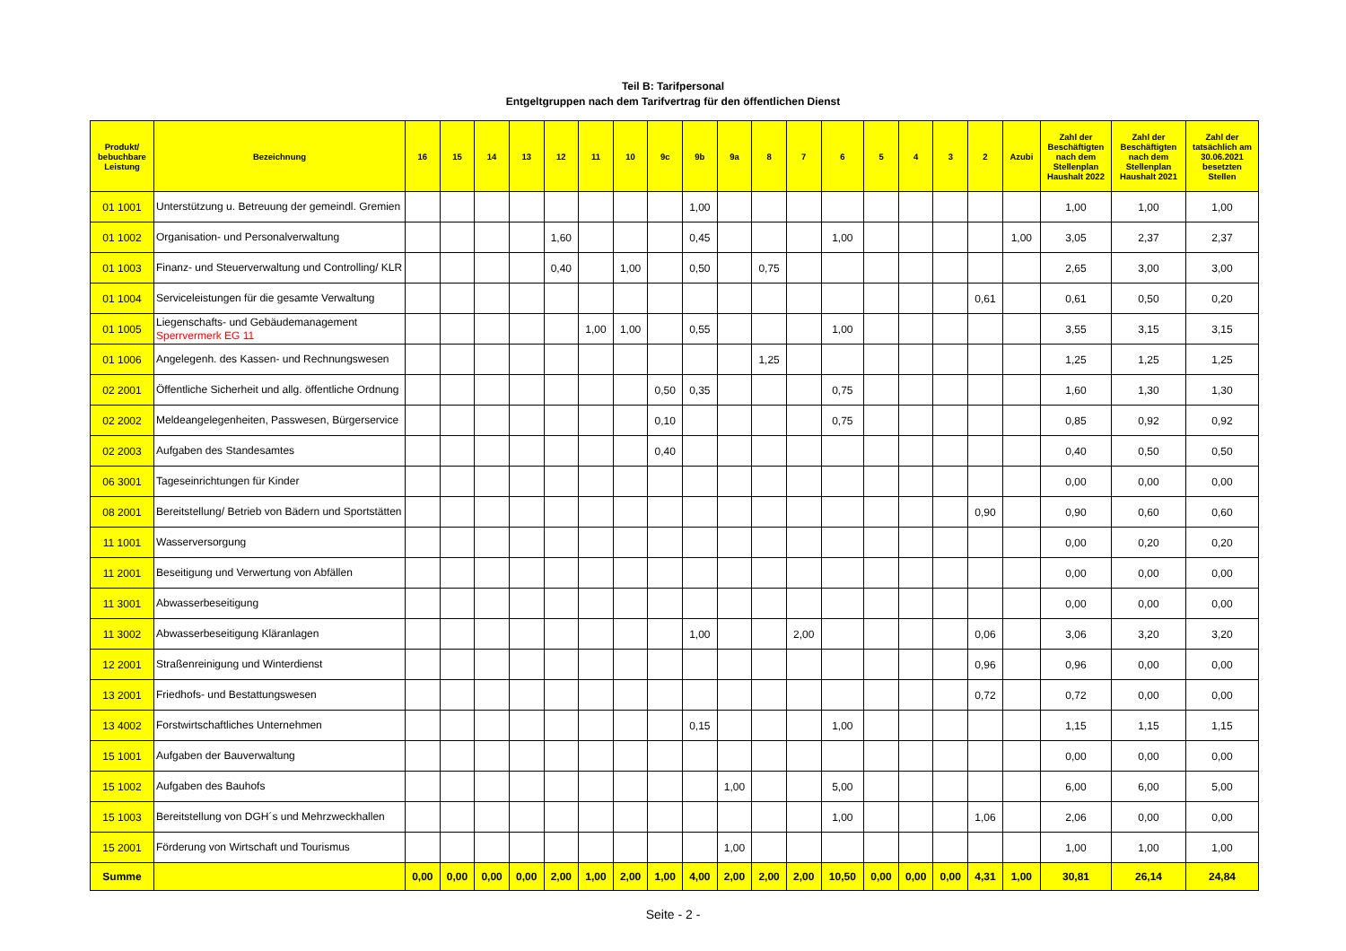Teil B: Tarifpersonal
Entgeltgruppen nach dem Tarifvertrag für den öffentlichen Dienst
| Produkt/ bebuchbare Leistung | Bezeichnung | 16 | 15 | 14 | 13 | 12 | 11 | 10 | 9c | 9b | 9a | 8 | 7 | 6 | 5 | 4 | 3 | 2 | Azubi | Zahl der Beschäftigten nach dem Stellenplan Haushalt 2022 | Zahl der Beschäftigten nach dem Stellenplan Haushalt 2021 | Zahl der tatsächlich am 30.06.2021 besetzten Stellen |
| --- | --- | --- | --- | --- | --- | --- | --- | --- | --- | --- | --- | --- | --- | --- | --- | --- | --- | --- | --- | --- | --- | --- |
| 01 1001 | Unterstützung u. Betreuung der gemeindl. Gremien | | | | | | | | | 1,00 | | | | | | | | | | 1,00 | 1,00 | 1,00 |
| 01 1002 | Organisation- und Personalverwaltung | | | | | 1,60 | | | | 0,45 | | | | 1,00 | | | | | 1,00 | 3,05 | 2,37 | 2,37 |
| 01 1003 | Finanz- und Steuerverwaltung und Controlling/ KLR | | | | | 0,40 | | 1,00 | | 0,50 | | 0,75 | | | | | | | | 2,65 | 3,00 | 3,00 |
| 01 1004 | Serviceleistungen für die gesamte Verwaltung | | | | | | | | | | | | | | | | | 0,61 | | 0,61 | 0,50 | 0,20 |
| 01 1005 | Liegenschafts- und Gebäudemanagement Sperrvermerk EG 11 | | | | | | 1,00 | 1,00 | | 0,55 | | | | 1,00 | | | | | | 3,55 | 3,15 | 3,15 |
| 01 1006 | Angelegenh. des Kassen- und Rechnungswesen | | | | | | | | | | | 1,25 | | | | | | | | 1,25 | 1,25 | 1,25 |
| 02 2001 | Öffentliche Sicherheit und allg. öffentliche Ordnung | | | | | | | | 0,50 | 0,35 | | | | 0,75 | | | | | | 1,60 | 1,30 | 1,30 |
| 02 2002 | Meldeangelegenheiten, Passwesen, Bürgerservice | | | | | | | | 0,10 | | | | | 0,75 | | | | | | 0,85 | 0,92 | 0,92 |
| 02 2003 | Aufgaben des Standesamtes | | | | | | | | 0,40 | | | | | | | | | | | 0,40 | 0,50 | 0,50 |
| 06 3001 | Tageseinrichtungen für Kinder | | | | | | | | | | | | | | | | | | | 0,00 | 0,00 | 0,00 |
| 08 2001 | Bereitstellung/ Betrieb von Bädern und Sportstätten | | | | | | | | | | | | | | | | | 0,90 | | 0,90 | 0,60 | 0,60 |
| 11 1001 | Wasserversorgung | | | | | | | | | | | | | | | | | | | 0,00 | 0,20 | 0,20 |
| 11 2001 | Beseitigung und Verwertung von Abfällen | | | | | | | | | | | | | | | | | | | 0,00 | 0,00 | 0,00 |
| 11 3001 | Abwasserbeseitigung | | | | | | | | | | | | | | | | | | | 0,00 | 0,00 | 0,00 |
| 11 3002 | Abwasserbeseitigung Kläranlagen | | | | | | | | | 1,00 | | | 2,00 | | | | | 0,06 | | 3,06 | 3,20 | 3,20 |
| 12 2001 | Straßenreinigung und Winterdienst | | | | | | | | | | | | | | | | | 0,96 | | 0,96 | 0,00 | 0,00 |
| 13 2001 | Friedhofs- und Bestattungswesen | | | | | | | | | | | | | | | | | 0,72 | | 0,72 | 0,00 | 0,00 |
| 13 4002 | Forstwirtschaftliches Unternehmen | | | | | | | | | 0,15 | | | | 1,00 | | | | | | 1,15 | 1,15 | 1,15 |
| 15 1001 | Aufgaben der Bauverwaltung | | | | | | | | | | | | | | | | | | | 0,00 | 0,00 | 0,00 |
| 15 1002 | Aufgaben des Bauhofs | | | | | | | | | | 1,00 | | | 5,00 | | | | | | 6,00 | 6,00 | 5,00 |
| 15 1003 | Bereitstellung von DGH´s und Mehrzweckhallen | | | | | | | | | | | | | 1,00 | | | | 1,06 | | 2,06 | 0,00 | 0,00 |
| 15 2001 | Förderung von Wirtschaft und Tourismus | | | | | | | | | | 1,00 | | | | | | | | | 1,00 | 1,00 | 1,00 |
| Summe | | 0,00 | 0,00 | 0,00 | 0,00 | 2,00 | 1,00 | 2,00 | 1,00 | 4,00 | 2,00 | 2,00 | 2,00 | 10,50 | 0,00 | 0,00 | 0,00 | 4,31 | 1,00 | 30,81 | 26,14 | 24,84 |
Seite - 2 -